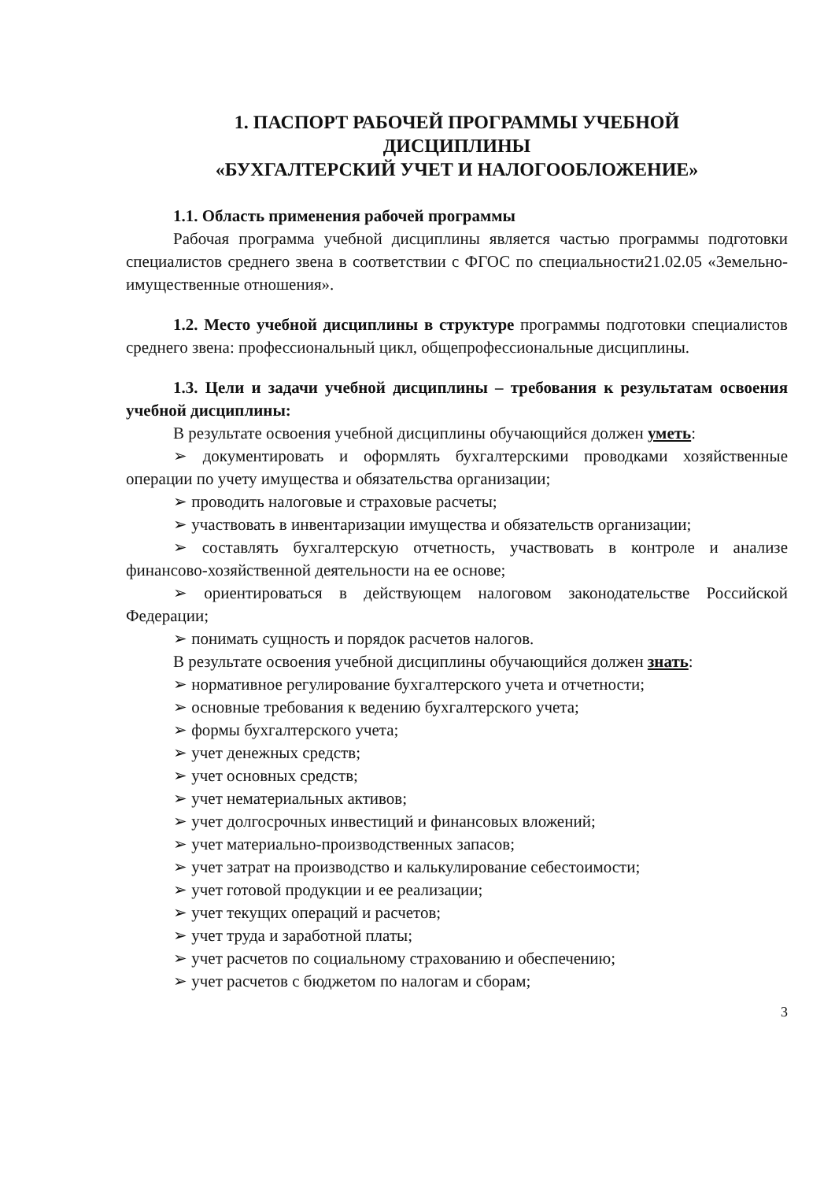1. ПАСПОРТ РАБОЧЕЙ ПРОГРАММЫ УЧЕБНОЙ
ДИСЦИПЛИНЫ
«БУХГАЛТЕРСКИЙ УЧЕТ И НАЛОГООБЛОЖЕНИЕ»
1.1. Область применения рабочей программы
Рабочая программа учебной дисциплины является частью программы подготовки специалистов среднего звена в соответствии с ФГОС по специальности21.02.05 «Земельно-имущественные отношения».
1.2. Место учебной дисциплины в структуре программы подготовки специалистов среднего звена: профессиональный цикл, общепрофессиональные дисциплины.
1.3. Цели и задачи учебной дисциплины – требования к результатам освоения учебной дисциплины:
В результате освоения учебной дисциплины обучающийся должен уметь:
➢ документировать и оформлять бухгалтерскими проводками хозяйственные операции по учету имущества и обязательства организации;
➢ проводить налоговые и страховые расчеты;
➢ участвовать в инвентаризации имущества и обязательств организации;
➢ составлять бухгалтерскую отчетность, участвовать в контроле и анализе финансово-хозяйственной деятельности на ее основе;
➢ ориентироваться в действующем налоговом законодательстве Российской Федерации;
➢ понимать сущность и порядок расчетов налогов.
В результате освоения учебной дисциплины обучающийся должен знать:
➢ нормативное регулирование бухгалтерского учета и отчетности;
➢ основные требования к ведению бухгалтерского учета;
➢ формы бухгалтерского учета;
➢ учет денежных средств;
➢ учет основных средств;
➢ учет нематериальных активов;
➢ учет долгосрочных инвестиций и финансовых вложений;
➢ учет материально-производственных запасов;
➢ учет затрат на производство и калькулирование себестоимости;
➢ учет готовой продукции и ее реализации;
➢ учет текущих операций и расчетов;
➢ учет труда и заработной платы;
➢ учет расчетов по социальному страхованию и обеспечению;
➢ учет расчетов с бюджетом по налогам и сборам;
3